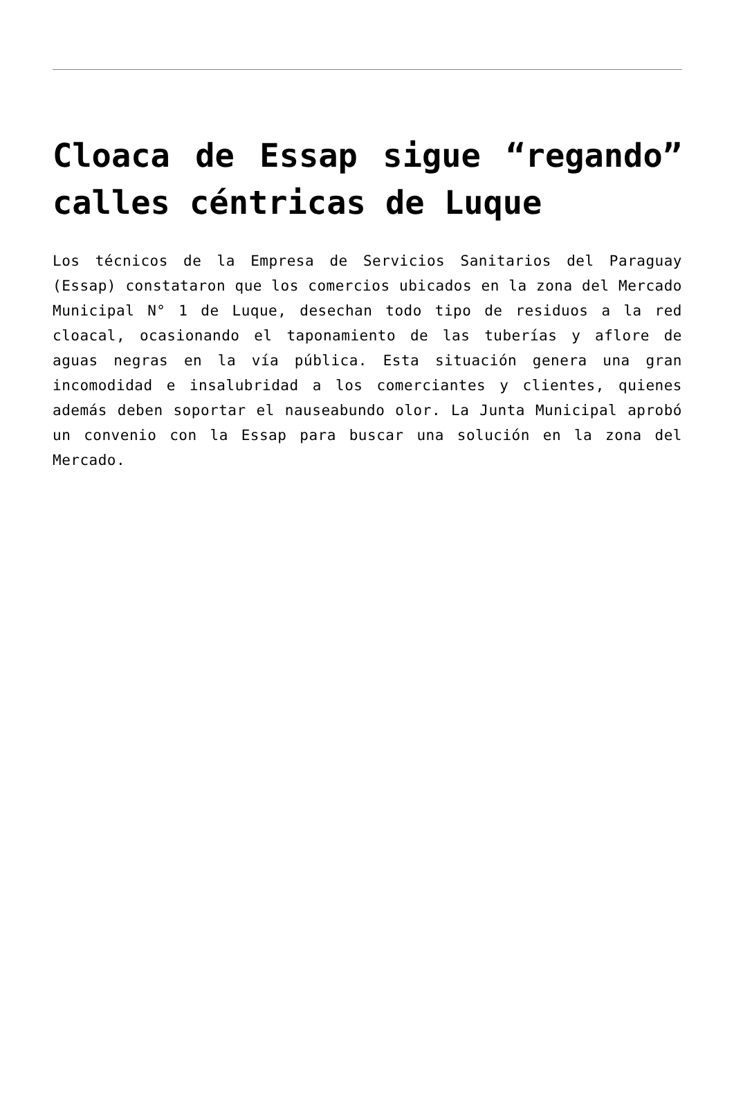Cloaca de Essap sigue “regando” calles céntricas de Luque
Los técnicos de la Empresa de Servicios Sanitarios del Paraguay (Essap) constataron que los comercios ubicados en la zona del Mercado Municipal N° 1 de Luque, desechan todo tipo de residuos a la red cloacal, ocasionando el taponamiento de las tuberías y aflore de aguas negras en la vía pública. Esta situación genera una gran incomodidad e insalubridad a los comerciantes y clientes, quienes además deben soportar el nauseabundo olor. La Junta Municipal aprobó un convenio con la Essap para buscar una solución en la zona del Mercado.